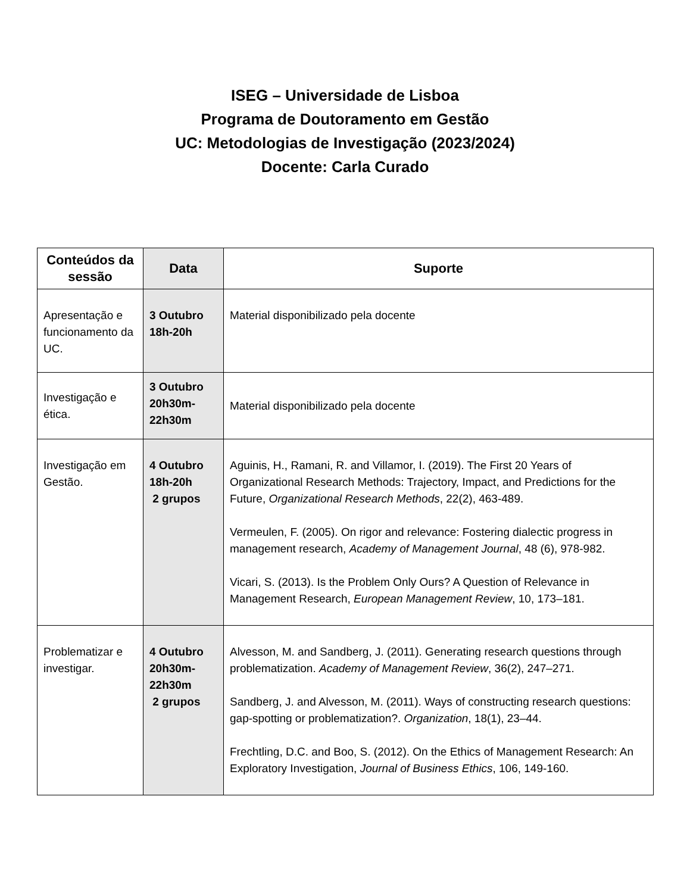ISEG – Universidade de Lisboa
Programa de Doutoramento em Gestão
UC: Metodologias de Investigação (2023/2024)
Docente: Carla Curado
| Conteúdos da sessão | Data | Suporte |
| --- | --- | --- |
| Apresentação e funcionamento da UC. | 3 Outubro 18h-20h | Material disponibilizado pela docente |
| Investigação e ética. | 3 Outubro 20h30m- 22h30m | Material disponibilizado pela docente |
| Investigação em Gestão. | 4 Outubro 18h-20h 2 grupos | Aguinis, H., Ramani, R. and Villamor, I. (2019). The First 20 Years of Organizational Research Methods: Trajectory, Impact, and Predictions for the Future, Organizational Research Methods , 22(2), 463-489. Vermeulen, F. (2005). On rigor and relevance: Fostering dialectic progress in management research, Academy of Management Journal , 48 (6), 978-982. Vicari, S. (2013). Is the Problem Only Ours? A Question of Relevance in Management Research, European Management Review , 10, 173–181. |
| Problematizar e investigar. | 4 Outubro 20h30m- 22h30m 2 grupos | Alvesson, M. and Sandberg, J. (2011). Generating research questions through problematization. Academy of Management Review , 36(2), 247–271. Sandberg, J. and Alvesson, M. (2011). Ways of constructing research questions: gap-spotting or problematization?. Organization , 18(1), 23–44. Frechtling, D.C. and Boo, S. (2012). On the Ethics of Management Research: An Exploratory Investigation, Journal of Business Ethics , 106, 149-160. |